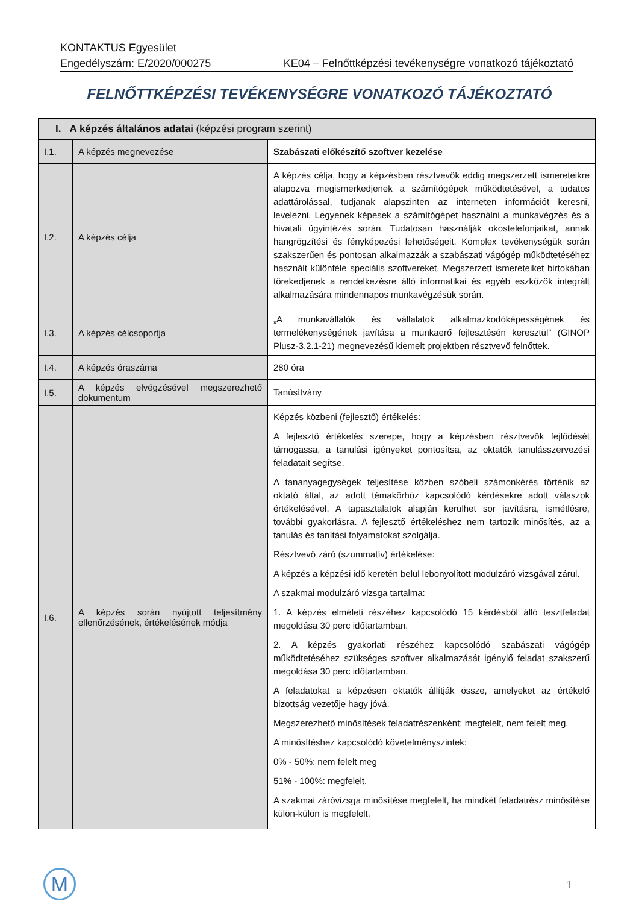KONTAKTUS Egyesület
Engedélyszám: E/2020/000275 KE04 – Felnőttképzési tevékenységre vonatkozó tájékoztató
FELNŐTTKÉPZÉSI TEVÉKENYSÉGRE VONATKOZÓ TÁJÉKOZTATÓ
| I. A képzés általános adatai (képzési program szerint) | | |
| --- | --- | --- |
| I.1. | A képzés megnevezése | Szabászati előkészítő szoftver kezelése |
| I.2. | A képzés célja | A képzés célja, hogy a képzésben résztvevők eddig megszerzett ismereteikre alapozva megismerkedjenek a számítógépek működtetésével, a tudatos adattárolással, tudjanak alapszinten az interneten információt keresni, levelezni. Legyenek képesek a számítógépet használni a munkavégzés és a hivatali ügyintézés során. Tudatosan használják okostelefonjaikat, annak hangrögzítési és fényképezési lehetőségeit. Komplex tevékenységük során szakszerűen és pontosan alkalmazzák a szabászati vágógép működtetéséhez használt különféle speciális szoftvereket. Megszerzett ismereteiket birtokában törekedjenek a rendelkezésre álló informatikai és egyéb eszközök integrált alkalmazására mindennapos munkavégzésük során. |
| I.3. | A képzés célcsoportja | „A munkavállalók és vállalatok alkalmazkodóképességének és termelékenységének javítása a munkaerő fejlesztésén keresztül” (GINOP Plusz-3.2.1-21) megnevezésű kiemelt projektben résztvevő felnőttek. |
| I.4. | A képzés óraszáma | 280 óra |
| I.5. | A képzés elvégzésével megszerezhető dokumentum | Tanúsítvány |
| I.6. | A képzés során nyújtott teljesítmény ellenőrzésének, értékelésének módja | Képzés közbeni (fejlesztő) értékelés: A fejlesztő értékelés szerepe, hogy a képzésben résztvevők fejlődését támogassa, a tanulási igényeket pontosítsa, az oktatók tanulásszervezési feladatait segítse. A tananyagegységek teljesítése közben szóbeli számonkérés történik az oktató által, az adott témakörhöz kapcsolódó kérdésekre adott válaszok értékelésével. A tapasztalatok alapján kerülhet sor javításra, ismétlésre, további gyakorlásra. A fejlesztő értékeléshez nem tartozik minősítés, az a tanulás és tanítási folyamatokat szolgálja. Résztvevő záró (szummatív) értékelése: A képzés a képzési idő keretén belül lebonyolított modulzáró vizsgával zárul. A szakmai modulzáró vizsga tartalma: 1. A képzés elméleti részéhez kapcsolódó 15 kérdésből álló tesztfeladat megoldása 30 perc időtartamban. 2. A képzés gyakorlati részéhez kapcsolódó szabászati vágógép működtetéséhez szükséges szoftver alkalmazását igénylő feladat szakszerű megoldása 30 perc időtartamban. A feladatokat a képzésen oktatók állítják össze, amelyeket az értékelő bizottság vezetője hagy jóvá. Megszerezhető minősítések feladatrészenként: megfelelt, nem felelt meg. A minősítéshez kapcsolódó követelményszintek: 0% - 50%: nem felelt meg 51% - 100%: megfelelt. A szakmai záróvizsga minősítése megfelelt, ha mindkét feladatrész minősítése külön-külön is megfelelt. |
M 1